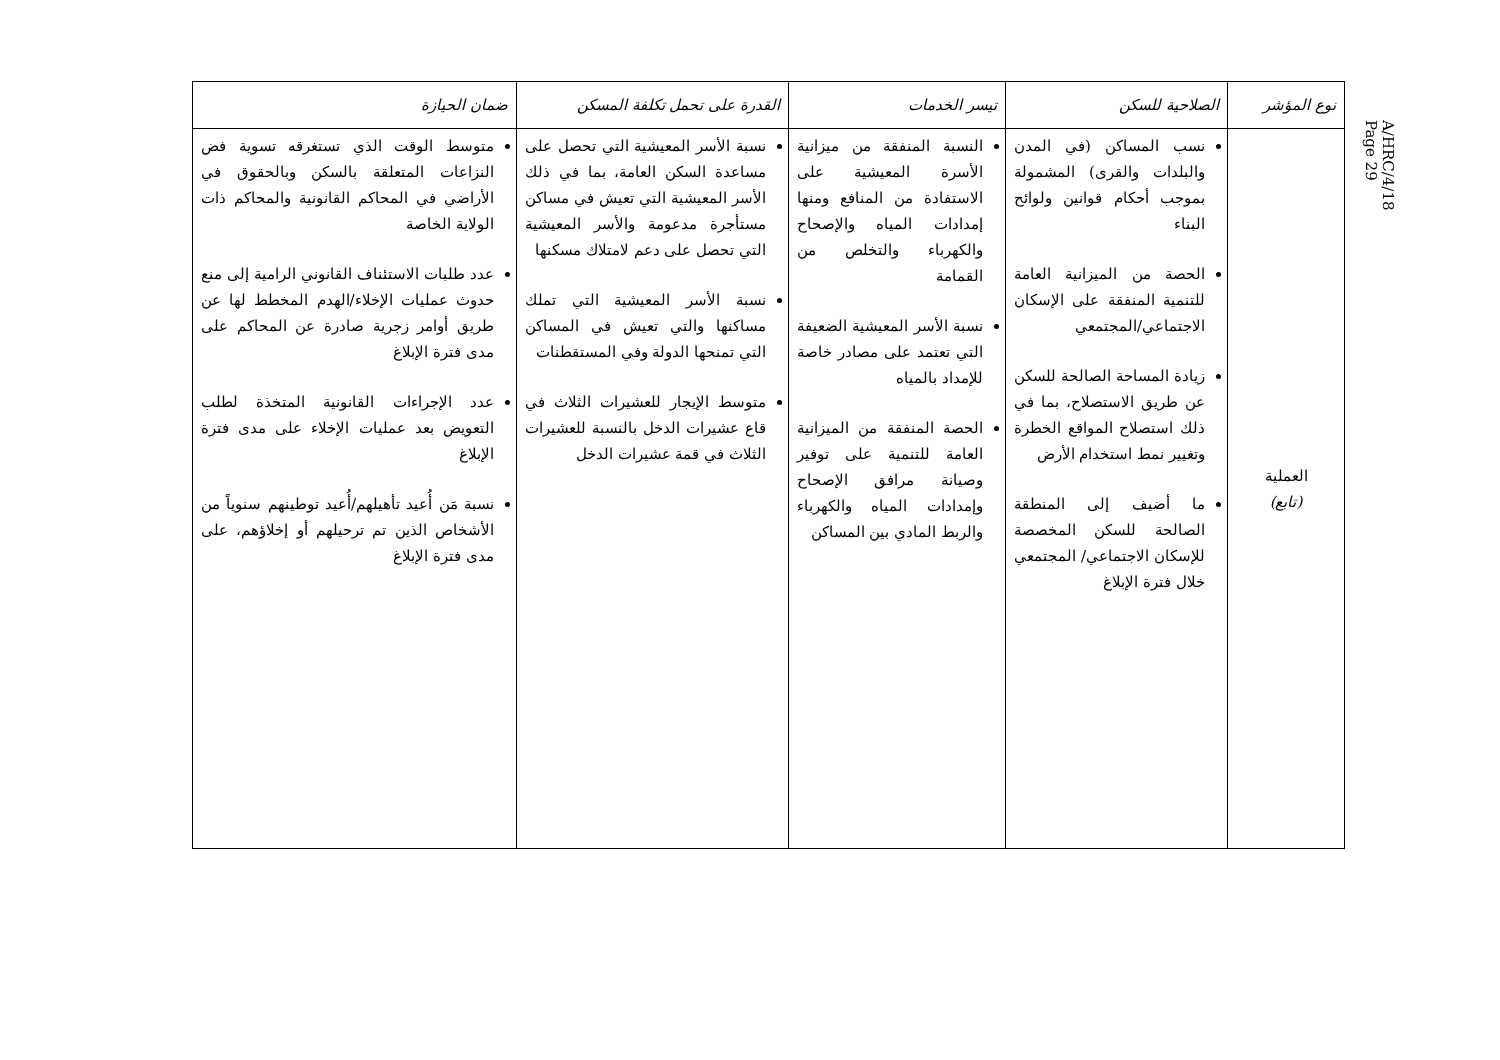A/HRC/4/18
Page 29
| نوع المؤشر | الصلاحية للسكن | تيسر الخدمات | القدرة على تحمل تكلفة المسكن | ضمان الحيازة |
| --- | --- | --- | --- | --- |
| العملية (تابع) | نسب المساكن (في المدن والبلدات والقرى) المشمولة بموجب أحكام قوانين ولوائح البناء الحصة من الميزانية العامة للتنمية المنفقة على الإسكان الاجتماعي/المجتمعي زيادة المساحة الصالحة للسكن عن طريق الاستصلاح، بما في ذلك استصلاح المواقع الخطرة وتغيير نمط استخدام الأرض ما أضيف إلى المنطقة الصالحة للسكن المخصصة للإسكان الاجتماعي/ المجتمعي خلال فترة الإبلاغ | النسبة المنفقة من ميزانية الأسرة المعيشية على الاستفادة من المنافع ومنها إمدادات المياه والإصحاح والكهرباء والتخلص من القمامة نسبة الأسر المعيشية الضعيفة التي تعتمد على مصادر خاصة للإمداد بالمياه الحصة المنفقة من الميزانية العامة للتنمية على توفير وصيانة مرافق الإصحاح وإمدادات المياه والكهرباء والربط المادي بين المساكن | نسبة الأسر المعيشية التي تحصل على مساعدة السكن العامة، بما في ذلك الأسر المعيشية التي تعيش في مساكن مستأجرة مدعومة والأسر المعيشية التي تحصل على دعم لامتلاك مسكنها نسبة الأسر المعيشية التي تملك مساكنها والتي تعيش في المساكن التي تمنحها الدولة وفي المستقطنات متوسط الإيجار للعشيرات الثلاث في قاع عشيرات الدخل بالنسبة للعشيرات الثلاث في قمة عشيرات الدخل | متوسط الوقت الذي تستغرقه تسوية فض النزاعات المتعلقة بالسكن وبالحقوق في الأراضي في المحاكم القانونية والمحاكم ذات الولاية الخاصة عدد طلبات الاستئناف القانوني الرامية إلى منع حدوث عمليات الإخلاء/الهدم المخطط لها عن طريق أوامر زجرية صادرة عن المحاكم على مدى فترة الإبلاغ عدد الإجراءات القانونية المتخذة لطلب التعويض بعد عمليات الإخلاء على مدى فترة الإبلاغ نسبة مَن أُعيد تأهيلهم/أُعيد توطينهم سنوياً من الأشخاص الذين تم ترحيلهم أو إخلاؤهم، على مدى فترة الإبلاغ |